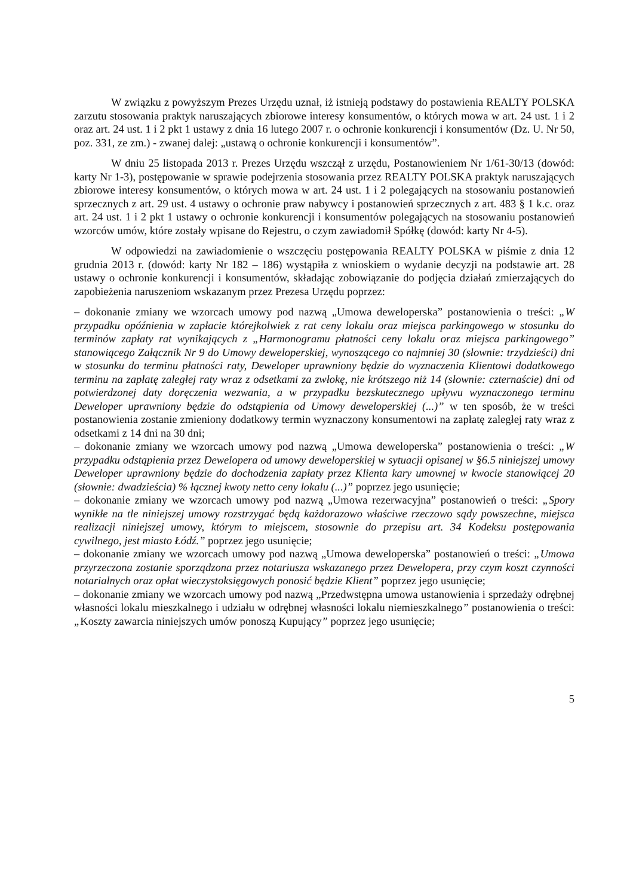W związku z powyższym Prezes Urzędu uznał, iż istnieją podstawy do postawienia REALTY POLSKA zarzutu stosowania praktyk naruszających zbiorowe interesy konsumentów, o których mowa w art. 24 ust. 1 i 2 oraz art. 24 ust. 1 i 2 pkt 1 ustawy z dnia 16 lutego 2007 r. o ochronie konkurencji i konsumentów (Dz. U. Nr 50, poz. 331, ze zm.) - zwanej dalej: „ustawą o ochronie konkurencji i konsumentów”.
W dniu 25 listopada 2013 r. Prezes Urzędu wszczął z urzędu, Postanowieniem Nr 1/61-30/13 (dowód: karty Nr 1-3), postępowanie w sprawie podejrzenia stosowania przez REALTY POLSKA praktyk naruszających zbiorowe interesy konsumentów, o których mowa w art. 24 ust. 1 i 2 polegających na stosowaniu postanowień sprzecznych z art. 29 ust. 4 ustawy o ochronie praw nabywcy i postanowień sprzecznych z art. 483 § 1 k.c. oraz art. 24 ust. 1 i 2 pkt 1 ustawy o ochronie konkurencji i konsumentów polegających na stosowaniu postanowień wzorców umów, które zostały wpisane do Rejestru, o czym zawiadomił Spółkę (dowód: karty Nr 4-5).
W odpowiedzi na zawiadomienie o wszczęciu postępowania REALTY POLSKA w piśmie z dnia 12 grudnia 2013 r. (dowód: karty Nr 182 – 186) wystąpiła z wnioskiem o wydanie decyzji na podstawie art. 28 ustawy o ochronie konkurencji i konsumentów, składając zobowiązanie do podjęcia działań zmierzających do zapobieżenia naruszeniom wskazanym przez Prezesa Urzędu poprzez:
– dokonanie zmiany we wzorcach umowy pod nazwą „Umowa deweloperska” postanowienia o treści: „W przypadku opóźnienia w zapłacie którejkolwiek z rat ceny lokalu oraz miejsca parkingowego w stosunku do terminów zapłaty rat wynikających z „Harmonogramu płatności ceny lokalu oraz miejsca parkingowego” stanowiącego Załącznik Nr 9 do Umowy deweloperskiej, wynoszącego co najmniej 30 (słownie: trzydzieści) dni w stosunku do terminu płatności raty, Deweloper uprawniony będzie do wyznaczenia Klientowi dodatkowego terminu na zapłatę zaległej raty wraz z odsetkami za zwłokę, nie krótszego niż 14 (słownie: czternaście) dni od potwierdzonej daty doręczenia wezwania, a w przypadku bezskutecznego upływu wyznaczonego terminu Deweloper uprawniony będzie do odstąpienia od Umowy deweloperskiej (...)” w ten sposób, że w treści postanowienia zostanie zmieniony dodatkowy termin wyznaczony konsumentowi na zapłatę zaległej raty wraz z odsetkami z 14 dni na 30 dni;
– dokonanie zmiany we wzorcach umowy pod nazwą „Umowa deweloperska” postanowienia o treści: „W przypadku odstąpienia przez Dewelopera od umowy deweloperskiej w sytuacji opisanej w §6.5 niniejszej umowy Deweloper uprawniony będzie do dochodzenia zapłaty przez Klienta kary umownej w kwocie stanowiącej 20 (słownie: dwadzieścia) % łącznej kwoty netto ceny lokalu (...)” poprzez jego usunięcie;
– dokonanie zmiany we wzorcach umowy pod nazwą „Umowa rezerwacyjna” postanowień o treści: „Spory wynikłe na tle niniejszej umowy rozstrzygać będą każdorazowo właściwe rzeczowo sądy powszechne, miejsca realizacji niniejszej umowy, którym to miejscem, stosownie do przepisu art. 34 Kodeksu postępowania cywilnego, jest miasto Łódź.” poprzez jego usunięcie;
– dokonanie zmiany we wzorcach umowy pod nazwą „Umowa deweloperska” postanowień o treści: „Umowa przyrzeczona zostanie sporządzona przez notariusza wskazanego przez Dewelopera, przy czym koszt czynności notarialnych oraz opłat wieczystoksięgowych ponosić będzie Klient” poprzez jego usunięcie;
– dokonanie zmiany we wzorcach umowy pod nazwą „Przedwstępna umowa ustanowienia i sprzedaży odrębnej własności lokalu mieszkalnego i udziału w odrębnej własności lokalu niemieszkalnego” postanowienia o treści: „Koszty zawarcia niniejszych umów ponoszą Kupujący” poprzez jego usunięcie;
5